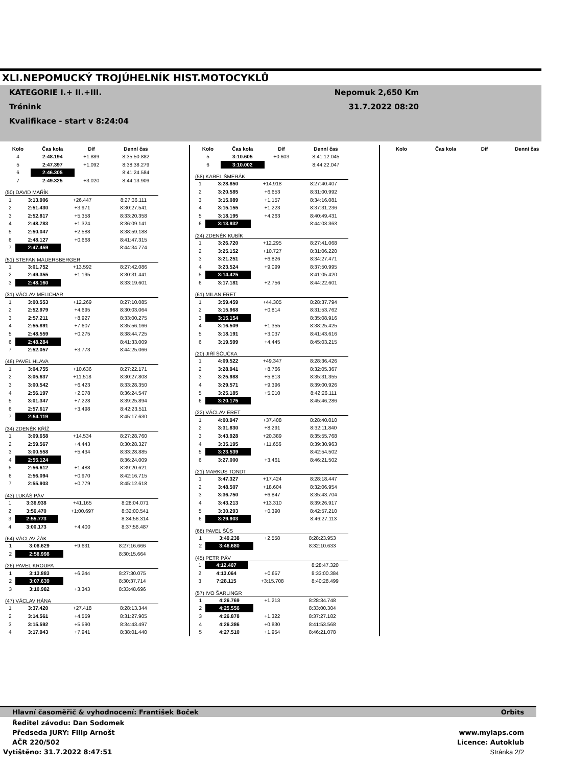XLI.NEPOMUCKÝ TROJÚHELNÍK HIST.MOTOCYKLŮ
KATEGORIE I.+ II.+III. Nepomuk 2,650 Km
Trénink 31.7.2022 08:20
Kvalifikace - start v 8:24:04
| Kolo | Čas kola | Dif | Denní čas |
| --- | --- | --- | --- |
| 4 | 2:48.194 | +1.889 | 8:35:50.882 |
| 5 | 2:47.397 | +1.092 | 8:38:38.279 |
| 6 | 2:46.305 | | 8:41:24.584 |
| 7 | 2:49.325 | +3.020 | 8:44:13.909 |
(50) DAVID MAŘÍK
| 1 | 3:13.906 | +26.447 | 8:27:36.111 |
| 2 | 2:51.430 | +3.971 | 8:30:27.541 |
| 3 | 2:52.817 | +5.358 | 8:33:20.358 |
| 4 | 2:48.783 | +1.324 | 8:36:09.141 |
| 5 | 2:50.047 | +2.588 | 8:38:59.188 |
| 6 | 2:48.127 | +0.668 | 8:41:47.315 |
| 7 | 2:47.459 | | 8:44:34.774 |
(51) STEFAN MAUERSBERGER
| 1 | 3:01.752 | +13.592 | 8:27:42.086 |
| 2 | 2:49.355 | +1.195 | 8:30:31.441 |
| 3 | 2:48.160 | | 8:33:19.601 |
(31) VÁCLAV MELICHAR
| 1 | 3:00.553 | +12.269 | 8:27:10.085 |
| 2 | 2:52.979 | +4.695 | 8:30:03.064 |
| 3 | 2:57.211 | +8.927 | 8:33:00.275 |
| 4 | 2:55.891 | +7.607 | 8:35:56.166 |
| 5 | 2:48.559 | +0.275 | 8:38:44.725 |
| 6 | 2:48.284 | | 8:41:33.009 |
| 7 | 2:52.057 | +3.773 | 8:44:25.066 |
(46) PAVEL HLAVA
| 1 | 3:04.755 | +10.636 | 8:27:22.171 |
| 2 | 3:05.637 | +11.518 | 8:30:27.808 |
| 3 | 3:00.542 | +6.423 | 8:33:28.350 |
| 4 | 2:56.197 | +2.078 | 8:36:24.547 |
| 5 | 3:01.347 | +7.228 | 8:39:25.894 |
| 6 | 2:57.617 | +3.498 | 8:42:23.511 |
| 7 | 2:54.119 | | 8:45:17.630 |
(34) ZDENĚK KŘÍŽ
| 1 | 3:09.658 | +14.534 | 8:27:28.760 |
| 2 | 2:59.567 | +4.443 | 8:30:28.327 |
| 3 | 3:00.558 | +5.434 | 8:33:28.885 |
| 4 | 2:55.124 | | 8:36:24.009 |
| 5 | 2:56.612 | +1.488 | 8:39:20.621 |
| 6 | 2:56.094 | +0.970 | 8:42:16.715 |
| 7 | 2:55.903 | +0.779 | 8:45:12.618 |
(43) LUKÁŠ PÁV
| 1 | 3:36.938 | +41.165 | 8:28:04.071 |
| 2 | 3:56.470 | +1:00.697 | 8:32:00.541 |
| 3 | 2:55.773 | | 8:34:56.314 |
| 4 | 3:00.173 | +4.400 | 8:37:56.487 |
(64) VÁCLAV ŽÁK
| 1 | 3:08.629 | +9.631 | 8:27:16.666 |
| 2 | 2:58.998 | | 8:30:15.664 |
(26) PAVEL KROUPA
| 1 | 3:13.883 | +6.244 | 8:27:30.075 |
| 2 | 3:07.639 | | 8:30:37.714 |
| 3 | 3:10.982 | +3.343 | 8:33:48.696 |
(47) VÁCLAV HÁNA
| 1 | 3:37.420 | +27.418 | 8:28:13.344 |
| 2 | 3:14.561 | +4.559 | 8:31:27.905 |
| 3 | 3:15.592 | +5.590 | 8:34:43.497 |
| 4 | 3:17.943 | +7.941 | 8:38:01.440 |
| Kolo | Čas kola | Dif | Denní čas |
| --- | --- | --- | --- |
| 5 | 3:10.605 | +0.603 | 8:41:12.045 |
| 6 | 3:10.002 | | 8:44:22.047 |
(58) KAREL ŠMERÁK
| 1 | 3:28.850 | +14.918 | 8:27:40.407 |
| 2 | 3:20.585 | +6.653 | 8:31:00.992 |
| 3 | 3:15.089 | +1.157 | 8:34:16.081 |
| 4 | 3:15.155 | +1.223 | 8:37:31.236 |
| 5 | 3:18.195 | +4.263 | 8:40:49.431 |
| 6 | 3:13.932 | | 8:44:03.363 |
(24) ZDENĚK KUBÍK
| 1 | 3:26.720 | +12.295 | 8:27:41.068 |
| 2 | 3:25.152 | +10.727 | 8:31:06.220 |
| 3 | 3:21.251 | +6.826 | 8:34:27.471 |
| 4 | 3:23.524 | +9.099 | 8:37:50.995 |
| 5 | 3:14.425 | | 8:41:05.420 |
| 6 | 3:17.181 | +2.756 | 8:44:22.601 |
(61) MILAN ERET
| 1 | 3:59.459 | +44.305 | 8:28:37.794 |
| 2 | 3:15.968 | +0.814 | 8:31:53.762 |
| 3 | 3:15.154 | | 8:35:08.916 |
| 4 | 3:16.509 | +1.355 | 8:38:25.425 |
| 5 | 3:18.191 | +3.037 | 8:41:43.616 |
| 6 | 3:19.599 | +4.445 | 8:45:03.215 |
(20) JIŘÍ ŠČUČKA
| 1 | 4:09.522 | +49.347 | 8:28:36.426 |
| 2 | 3:28.941 | +8.766 | 8:32:05.367 |
| 3 | 3:25.988 | +5.813 | 8:35:31.355 |
| 4 | 3:29.571 | +9.396 | 8:39:00.926 |
| 5 | 3:25.185 | +5.010 | 8:42:26.111 |
| 6 | 3:20.175 | | 8:45:46.286 |
(22) VÁCLAV ERET
| 1 | 4:00.947 | +37.408 | 8:28:40.010 |
| 2 | 3:31.830 | +8.291 | 8:32:11.840 |
| 3 | 3:43.928 | +20.389 | 8:35:55.768 |
| 4 | 3:35.195 | +11.656 | 8:39:30.963 |
| 5 | 3:23.539 | | 8:42:54.502 |
| 6 | 3:27.000 | +3.461 | 8:46:21.502 |
(21) MARKUS TONDT
| 1 | 3:47.327 | +17.424 | 8:28:18.447 |
| 2 | 3:48.507 | +18.604 | 8:32:06.954 |
| 3 | 3:36.750 | +6.847 | 8:35:43.704 |
| 4 | 3:43.213 | +13.310 | 8:39:26.917 |
| 5 | 3:30.293 | +0.390 | 8:42:57.210 |
| 6 | 3:29.903 | | 8:46:27.113 |
(68) PAVEL ŠŮS
| 1 | 3:49.238 | +2.558 | 8:28:23.953 |
| 2 | 3:46.680 | | 8:32:10.633 |
(45) PETR PÁV
| 1 | 4:12.407 | | 8:28:47.320 |
| 2 | 4:13.064 | +0.657 | 8:33:00.384 |
| 3 | 7:28.115 | +3:15.708 | 8:40:28.499 |
(57) IVO ŠARLINGR
| 1 | 4:26.769 | +1.213 | 8:28:34.748 |
| 2 | 4:25.556 | | 8:33:00.304 |
| 3 | 4:26.878 | +1.322 | 8:37:27.182 |
| 4 | 4:26.386 | +0.830 | 8:41:53.568 |
| 5 | 4:27.510 | +1.954 | 8:46:21.078 |
| Kolo | Čas kola | Dif | Denní čas |
| --- | --- | --- | --- |
Hlavní časoměřič & vyhodnocení: František Boček Orbits
Ředitel závodu: Dan Sodomek
Předseda JURY: Filip Arnošt www.mylaps.com
AČR 220/502 Licence: Autoklub
Vytištěno: 31.7.2022 8:47:51 Stránka 2/2